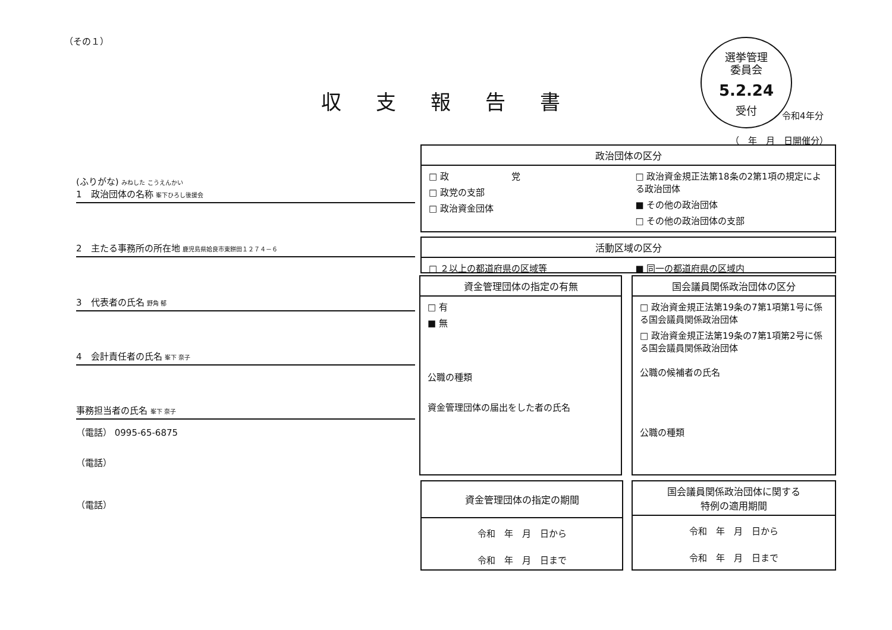（その１）
収支報告書
選挙管理
委員会
5.2.24
受付
令和4年分
（　年　月　日開催分）
(ふりがな) みねした こうえんかい
1　政治団体の名称 峯下ひろし後援会
2　主たる事務所の所在地 鹿児島県姶良市東餅田１２７４－６
3　代表者の氏名 野角 郁
4　会計責任者の氏名 峯下 奈子
事務担当者の氏名 峯下 奈子
（電話） 0995-65-6875
（電話）
（電話）
政治団体の区分
□ 政　　　　　　　党
□ 政党の支部
□ 政治資金団体
□ 政治資金規正法第18条の2第1項の規定による政治団体
■ その他の政治団体
□ その他の政治団体の支部
活動区域の区分
□ ２以上の都道府県の区域等 ■ 同一の都道府県の区域内
資金管理団体の指定の有無
□ 有
■ 無
公職の種類
資金管理団体の届出をした者の氏名
国会議員関係政治団体の区分
□ 政治資金規正法第19条の7第1項第1号に係る国会議員関係政治団体
□ 政治資金規正法第19条の7第1項第2号に係る国会議員関係政治団体
公職の候補者の氏名
公職の種類
資金管理団体の指定の期間
令和　年　月　日から
令和　年　月　日まで
国会議員関係政治団体に関する
特例の適用期間
令和　年　月　日から
令和　年　月　日まで